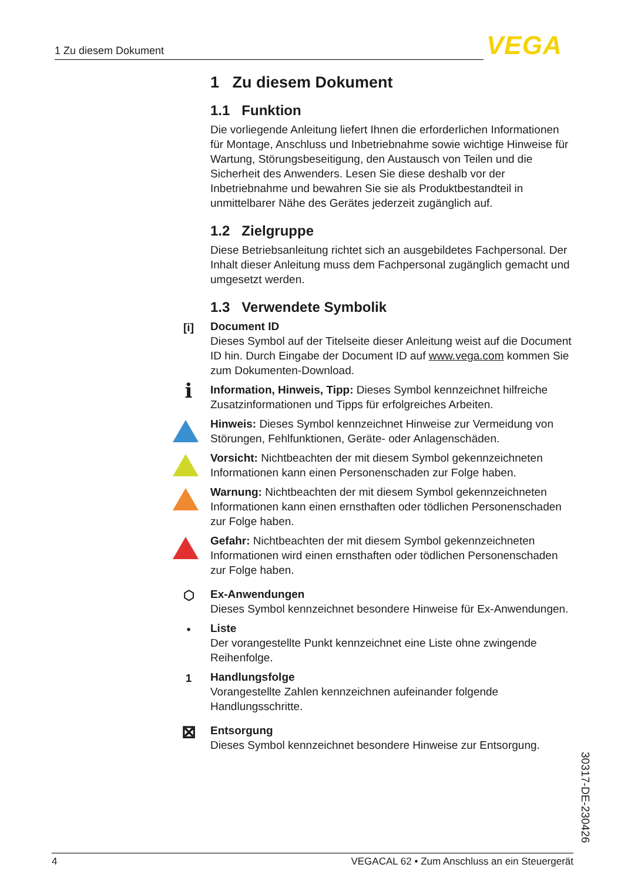1 Zu diesem Dokument VEGA
1 Zu diesem Dokument
1.1 Funktion
Die vorliegende Anleitung liefert Ihnen die erforderlichen Informationen für Montage, Anschluss und Inbetriebnahme sowie wichtige Hinweise für Wartung, Störungsbeseitigung, den Austausch von Teilen und die Sicherheit des Anwenders. Lesen Sie diese deshalb vor der Inbetriebnahme und bewahren Sie sie als Produktbestandteil in unmittelbarer Nähe des Gerätes jederzeit zugänglich auf.
1.2 Zielgruppe
Diese Betriebsanleitung richtet sich an ausgebildetes Fachpersonal. Der Inhalt dieser Anleitung muss dem Fachpersonal zugänglich gemacht und umgesetzt werden.
1.3 Verwendete Symbolik
[i] Document ID
Dieses Symbol auf der Titelseite dieser Anleitung weist auf die Document ID hin. Durch Eingabe der Document ID auf www.vega.com kommen Sie zum Dokumenten-Download.
i Information, Hinweis, Tipp: Dieses Symbol kennzeichnet hilfreiche Zusatzinformationen und Tipps für erfolgreiches Arbeiten.
Hinweis: Dieses Symbol kennzeichnet Hinweise zur Vermeidung von Störungen, Fehlfunktionen, Geräte- oder Anlagenschäden.
Vorsicht: Nichtbeachten der mit diesem Symbol gekennzeichneten Informationen kann einen Personenschaden zur Folge haben.
Warnung: Nichtbeachten der mit diesem Symbol gekennzeichneten Informationen kann einen ernsthaften oder tödlichen Personenschaden zur Folge haben.
Gefahr: Nichtbeachten der mit diesem Symbol gekennzeichneten Informationen wird einen ernsthaften oder tödlichen Personenschaden zur Folge haben.
⬡ Ex-Anwendungen
Dieses Symbol kennzeichnet besondere Hinweise für Ex-Anwendungen.
• Liste
Der vorangestellte Punkt kennzeichnet eine Liste ohne zwingende Reihenfolge.
1 Handlungsfolge
Vorangestellte Zahlen kennzeichnen aufeinander folgende Handlungsschritte.
⊠ Entsorgung
Dieses Symbol kennzeichnet besondere Hinweise zur Entsorgung.
30317-DE-230426
4 VEGACAL 62 • Zum Anschluss an ein Steuergerät